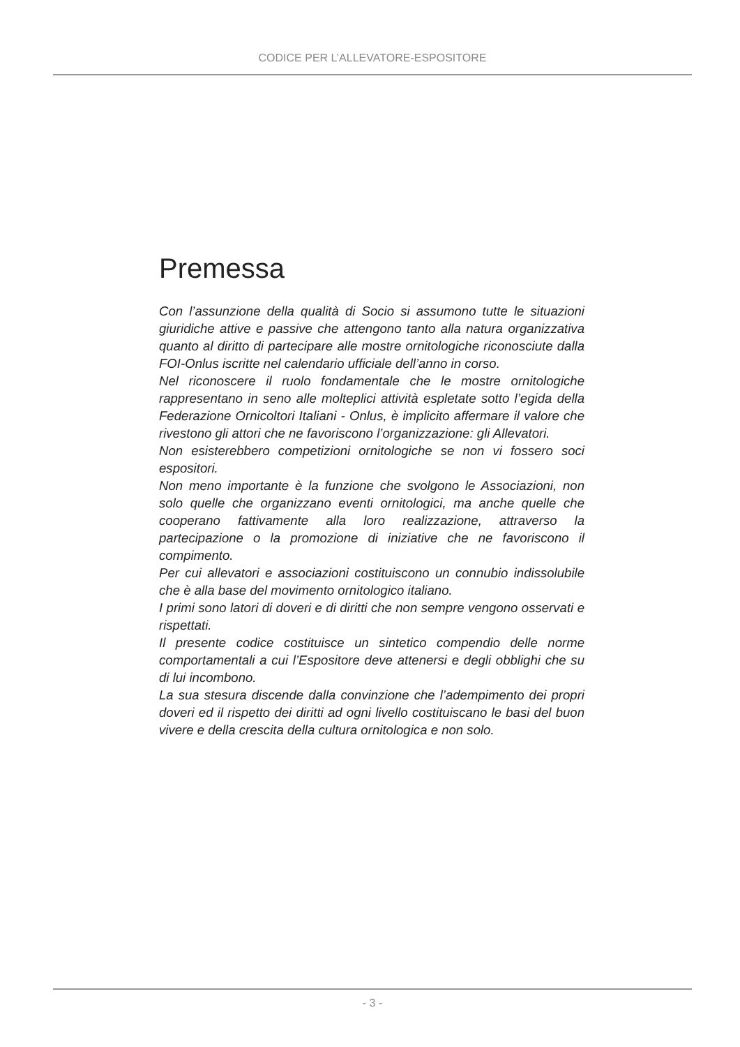CODICE PER L’ALLEVATORE-ESPOSITORE
Premessa
Con l’assunzione della qualità di Socio si assumono tutte le situazioni giuridiche attive e passive che attengono tanto alla natura organizzativa quanto al diritto di partecipare alle mostre ornitologiche riconosciute dalla FOI-Onlus iscritte nel calendario ufficiale dell’anno in corso.
Nel riconoscere il ruolo fondamentale che le mostre ornitologiche rappresentano in seno alle molteplici attività espletate sotto l’egida della Federazione Ornicoltori Italiani - Onlus, è implicito affermare il valore che rivestono gli attori che ne favoriscono l’organizzazione: gli Allevatori.
Non esisterebbero competizioni ornitologiche se non vi fossero soci espositori.
Non meno importante è la funzione che svolgono le Associazioni, non solo quelle che organizzano eventi ornitologici, ma anche quelle che cooperano fattivamente alla loro realizzazione, attraverso la partecipazione o la promozione di iniziative che ne favoriscono il compimento.
Per cui allevatori e associazioni costituiscono un connubio indissolubile che è alla base del movimento ornitologico italiano.
I primi sono latori di doveri e di diritti che non sempre vengono osservati e rispettati.
Il presente codice costituisce un sintetico compendio delle norme comportamentali a cui l’Espositore deve attenersi e degli obblighi che su di lui incombono.
La sua stesura discende dalla convinzione che l’adempimento dei propri doveri ed il rispetto dei diritti ad ogni livello costituiscano le basi del buon vivere e della crescita della cultura ornitologica e non solo.
- 3 -